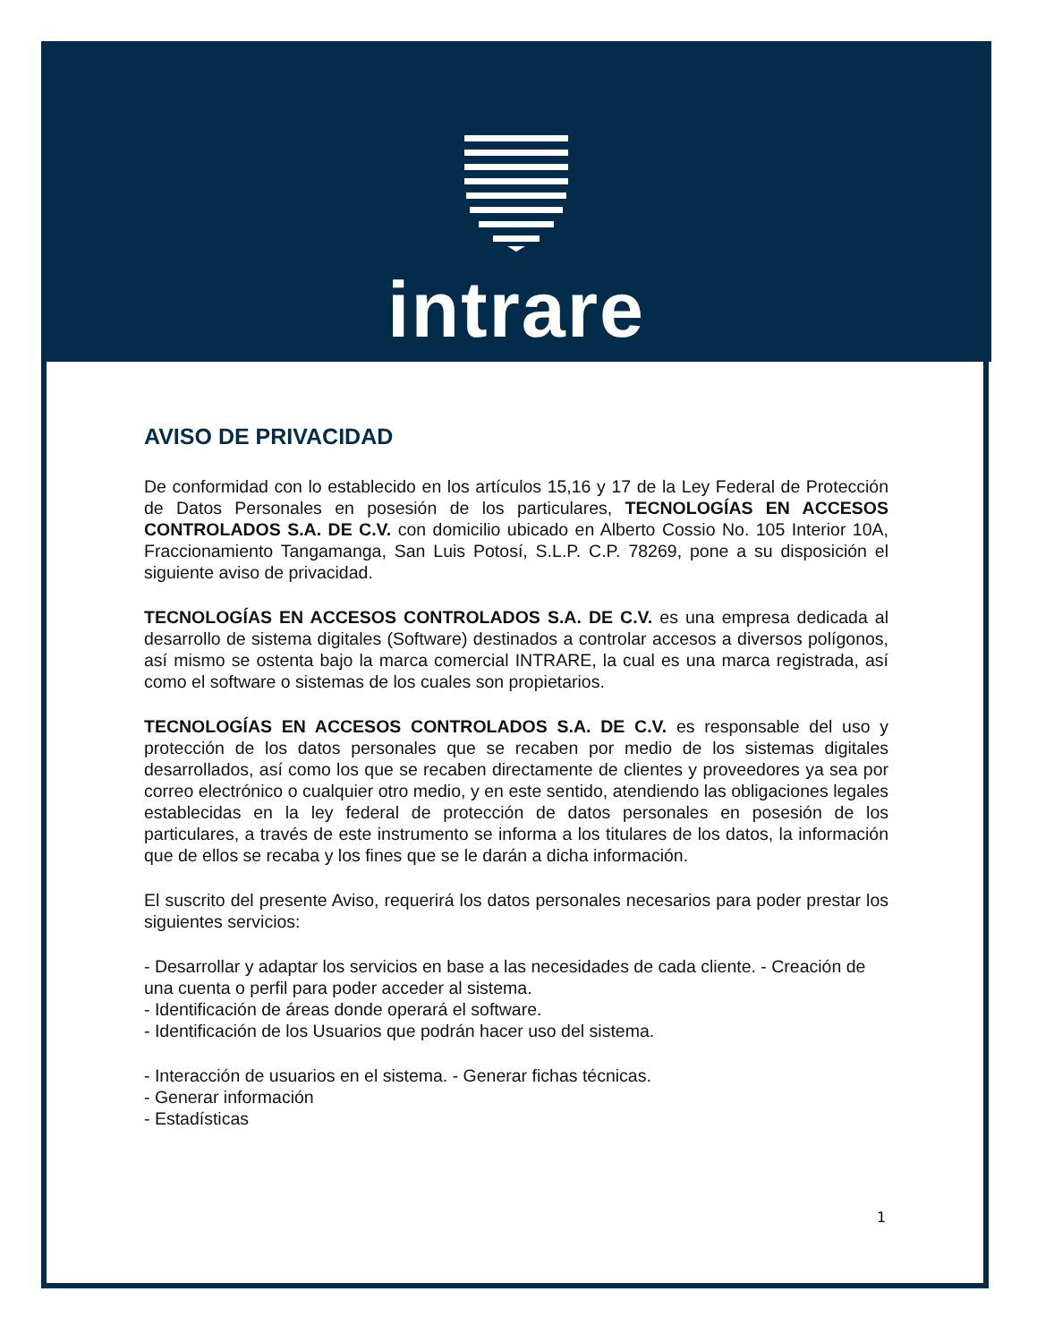intrare
AVISO DE PRIVACIDAD
De conformidad con lo establecido en los artículos 15,16 y 17 de la Ley Federal de Protección de Datos Personales en posesión de los particulares, TECNOLOGÍAS EN ACCESOS CONTROLADOS S.A. DE C.V. con domicilio ubicado en Alberto Cossio No. 105 Interior 10A, Fraccionamiento Tangamanga, San Luis Potosí, S.L.P. C.P. 78269, pone a su disposición el siguiente aviso de privacidad.
TECNOLOGÍAS EN ACCESOS CONTROLADOS S.A. DE C.V. es una empresa dedicada al desarrollo de sistema digitales (Software) destinados a controlar accesos a diversos polígonos, así mismo se ostenta bajo la marca comercial INTRARE, la cual es una marca registrada, así como el software o sistemas de los cuales son propietarios.
TECNOLOGÍAS EN ACCESOS CONTROLADOS S.A. DE C.V. es responsable del uso y protección de los datos personales que se recaben por medio de los sistemas digitales desarrollados, así como los que se recaben directamente de clientes y proveedores ya sea por correo electrónico o cualquier otro medio, y en este sentido, atendiendo las obligaciones legales establecidas en la ley federal de protección de datos personales en posesión de los particulares, a través de este instrumento se informa a los titulares de los datos, la información que de ellos se recaba y los fines que se le darán a dicha información.
El suscrito del presente Aviso, requerirá los datos personales necesarios para poder prestar los siguientes servicios:
- Desarrollar y adaptar los servicios en base a las necesidades de cada cliente. - Creación de una cuenta o perfil para poder acceder al sistema.
- Identificación de áreas donde operará el software.
- Identificación de los Usuarios que podrán hacer uso del sistema.
- Interacción de usuarios en el sistema. - Generar fichas técnicas.
- Generar información
- Estadísticas
1